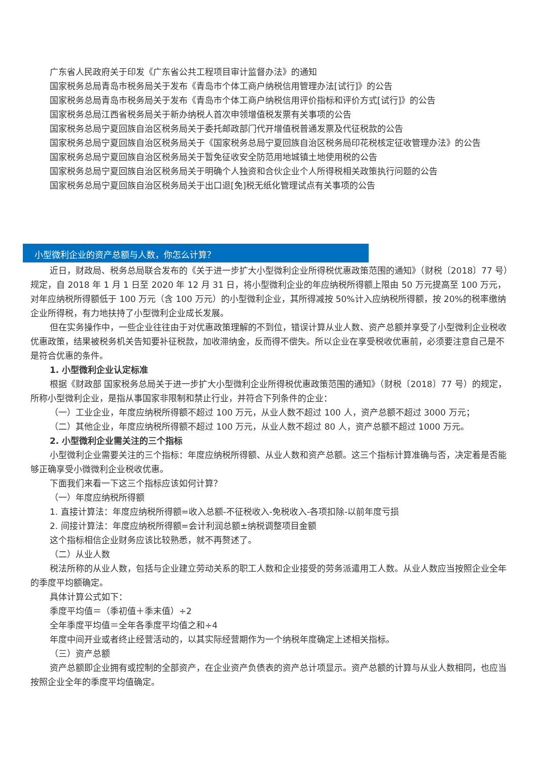广东省人民政府关于印发《广东省公共工程项目审计监督办法》的通知
国家税务总局青岛市税务局关于发布《青岛市个体工商户纳税信用管理办法[试行]》的公告
国家税务总局青岛市税务局关于发布《青岛市个体工商户纳税信用评价指标和评价方式[试行]》的公告
国家税务总局江西省税务局关于新办纳税人首次申领增值税发票有关事项的公告
国家税务总局宁夏回族自治区税务局关于委托邮政部门代开增值税普通发票及代征税款的公告
国家税务总局宁夏回族自治区税务局关于《国家税务总局宁夏回族自治区税务局印花税核定征收管理办法》的公告
国家税务总局宁夏回族自治区税务局关于暂免征收安全防范用地城镇土地使用税的公告
国家税务总局宁夏回族自治区税务局关于明确个人独资和合伙企业个人所得税相关政策执行问题的公告
国家税务总局宁夏回族自治区税务局关于出口退[免]税无纸化管理试点有关事项的公告
小型微利企业的资产总额与人数，你怎么计算？
近日，财政局、税务总局联合发布的《关于进一步扩大小型微利企业所得税优惠政策范围的通知》（财税〔2018〕77 号）规定，自 2018 年 1 月 1 日至 2020 年 12 月 31 日，将小型微利企业的年应纳税所得额上限由 50 万元提高至 100 万元，对年应纳税所得额低于 100 万元（含 100 万元）的小型微利企业，其所得减按 50%计入应纳税所得额，按 20%的税率缴纳企业所得税，有力地扶持了小型微利企业成长发展。
但在实务操作中，一些企业往往由于对优惠政策理解的不到位，错误计算从业人数、资产总额并享受了小型微利企业税收优惠政策，结果被税务机关告知要补征税款，加收滞纳金，反而得不偿失。所以企业在享受税收优惠前，必须要注意自己是不是符合优惠的条件。
1. 小型微利企业认定标准
根据《财政部 国家税务总局关于进一步扩大小型微利企业所得税优惠政策范围的通知》（财税〔2018〕77 号）的规定，所称小型微利企业，是指从事国家非限制和禁止行业，并符合下列条件的企业：
（一）工业企业，年度应纳税所得额不超过 100 万元，从业人数不超过 100 人，资产总额不超过 3000 万元；
（二）其他企业，年度应纳税所得额不超过 100 万元，从业人数不超过 80 人，资产总额不超过 1000 万元。
2. 小型微利企业需关注的三个指标
小型微利企业需要关注的三个指标：年度应纳税所得额、从业人数和资产总额。这三个指标计算准确与否，决定着是否能够正确享受小微微利企业税收优惠。
下面我们来看一下这三个指标应该如何计算？
（一）年度应纳税所得额
1. 直接计算法：年度应纳税所得额=收入总额-不征税收入-免税收入-各项扣除-以前年度亏损
2. 间接计算法：年度应纳税所得额=会计利润总额±纳税调整项目金额
这个指标相信企业财务应该比较熟悉，就不再赘述了。
（二）从业人数
税法所称的从业人数，包括与企业建立劳动关系的职工人数和企业接受的劳务派遣用工人数。从业人数应当按照企业全年的季度平均额确定。
具体计算公式如下：
季度平均值＝（季初值＋季末值）÷2
全年季度平均值＝全年各季度平均值之和÷4
年度中间开业或者终止经营活动的，以其实际经营期作为一个纳税年度确定上述相关指标。
（三）资产总额
资产总额即企业拥有或控制的全部资产，在企业资产负债表的资产总计项显示。资产总额的计算与从业人数相同，也应当按照企业全年的季度平均值确定。